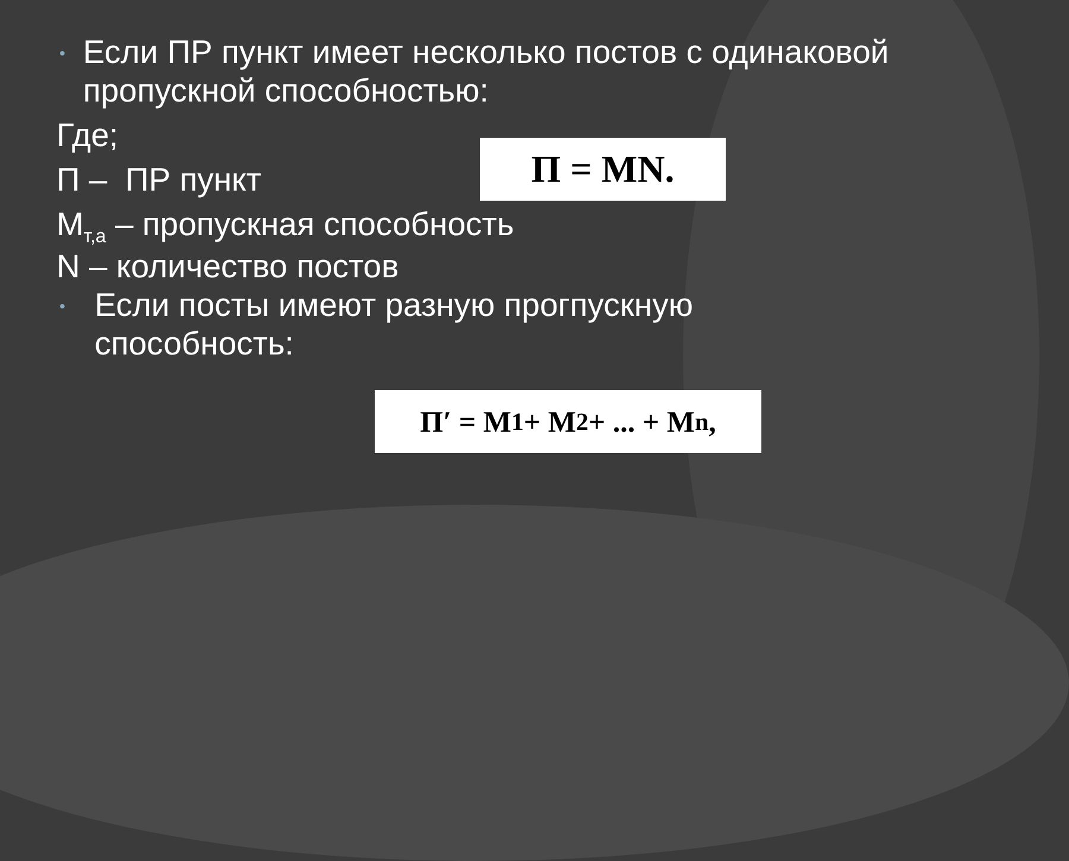•
Если ПР пункт имеет несколько постов с одинаковой пропускной способностью:
Где;
П – ПР пункт
М<sub>т,а</sub> – пропускная способность
N – количество постов
•
Если посты имеют разную прогпускную способность:
П = MN.
П′ = M<sub>1</sub> + M<sub>2</sub> + ... + M<sub>n</sub>,